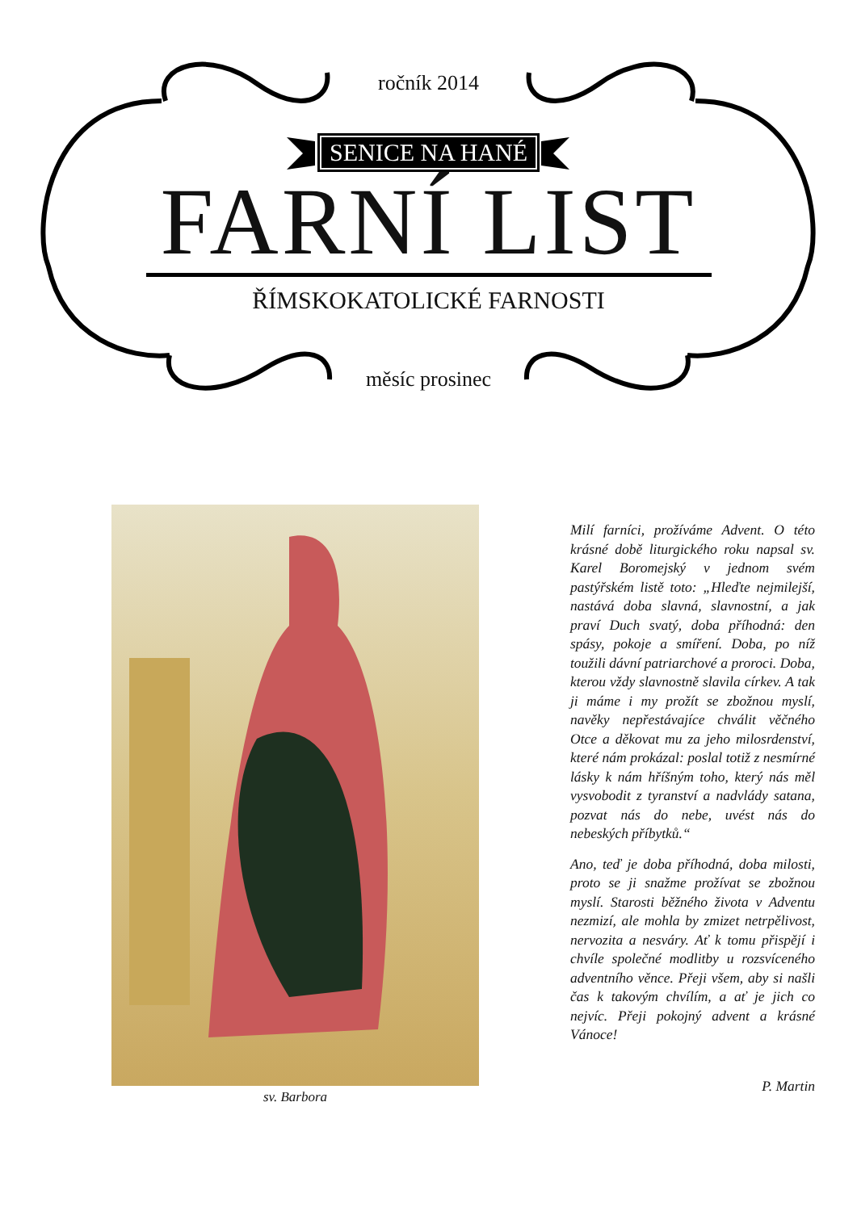ročník 2014
SENICE NA HANÉ
FARNÍ LIST
ŘÍMSKOKATOLICKÉ FARNOSTI
měsíc prosinec
sv. Barbora
Milí farníci, prožíváme Advent. O této krásné době liturgického roku napsal sv. Karel Boromejský v jednom svém pastýřském listě toto: „Hleďte nejmilejší, nastává doba slavná, slavnostní, a jak praví Duch svatý, doba příhodná: den spásy, pokoje a smíření. Doba, po níž toužili dávní patriarchové a proroci. Doba, kterou vždy slavnostně slavila církev. A tak ji máme i my prožít se zbožnou myslí, navěky nepřestávajíce chválit věčného Otce a děkovat mu za jeho milosrdenství, které nám prokázal: poslal totiž z nesmírné lásky k nám hříšným toho, který nás měl vysvobodit z tyranství a nadvlády satana, pozvat nás do nebe, uvést nás do nebeských příbytků.“
Ano, teď je doba příhodná, doba milosti, proto se ji snažme prožívat se zbožnou myslí. Starosti běžného života v Adventu nezmizí, ale mohla by zmizet netrpělivost, nervozita a nesváry. Ať k tomu přispějí i chvíle společné modlitby u rozsvíceného adventního věnce. Přeji všem, aby si našli čas k takovým chvílím, a ať je jich co nejvíc. Přeji pokojný advent a krásné Vánoce!
P. Martin